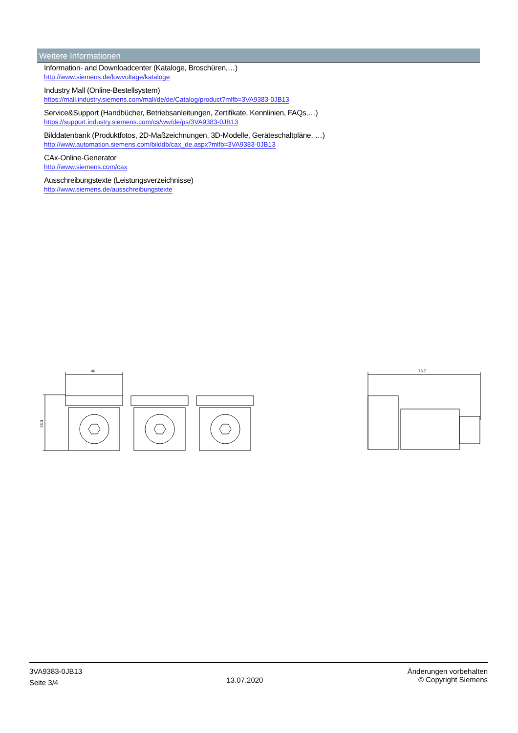Weitere Informationen
Information- and Downloadcenter (Kataloge, Broschüren,…)
http://www.siemens.de/lowvoltage/kataloge
Industry Mall (Online-Bestellsystem)
https://mall.industry.siemens.com/mall/de/de/Catalog/product?mlfb=3VA9383-0JB13
Service&Support (Handbücher, Betriebsanleitungen, Zertifikate, Kennlinien, FAQs,…)
https://support.industry.siemens.com/cs/ww/de/ps/3VA9383-0JB13
Bilddatenbank (Produktfotos, 2D-Maßzeichnungen, 3D-Modelle, Geräteschaltpläne, …)
http://www.automation.siemens.com/bilddb/cax_de.aspx?mlfb=3VA9383-0JB13
CAx-Online-Generator
http://www.siemens.com/cax
Ausschreibungstexte (Leistungsverzeichnisse)
http://www.siemens.de/ausschreibungstexte
40
38.3
78.7
3VA9383-0JB13
Seite 3/4
13.07.2020
Änderungen vorbehalten
© Copyright Siemens